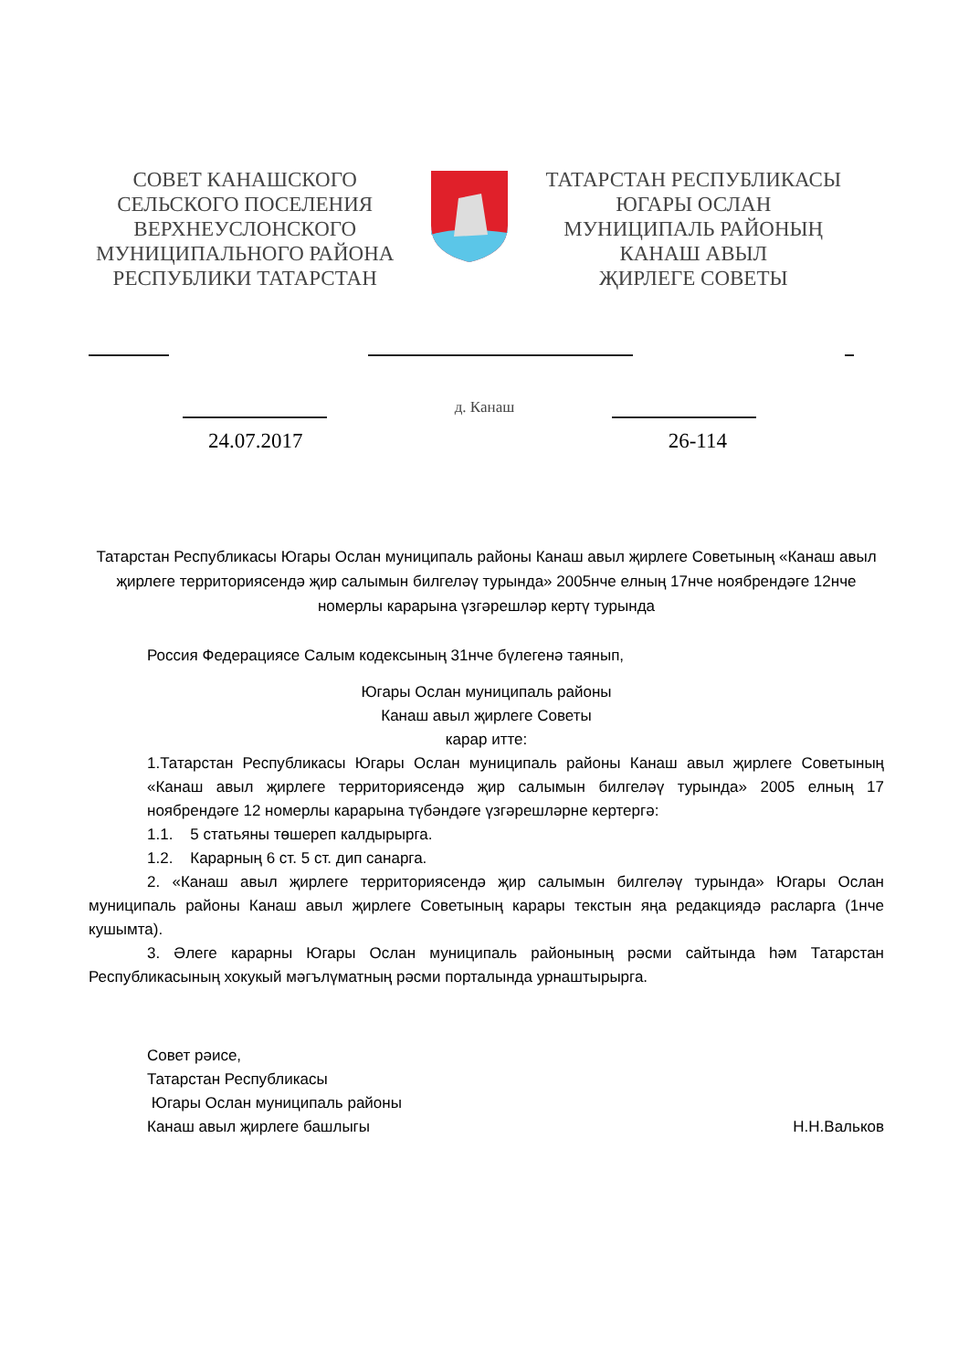СОВЕТ КАНАШСКОГО
СЕЛЬСКОГО ПОСЕЛЕНИЯ
ВЕРХНЕУСЛОНСКОГО
МУНИЦИПАЛЬНОГО РАЙОНА
РЕСПУБЛИКИ ТАТАРСТАН
ТАТАРСТАН РЕСПУБЛИКАСЫ
ЮГАРЫ ОСЛАН
МУНИЦИПАЛЬ РАЙОНЫҢ
КАНАШ АВЫЛ
ҖИРЛЕГЕ СОВЕТЫ
д. Канаш
24.07.2017 26-114
Татарстан Республикасы Югары Ослан муниципаль районы Канаш авыл җирлеге Советының «Канаш авыл җирлеге территориясендә җир салымын билгеләү турында» 2005нче елның 17нче ноябрендәге 12нче номерлы карарына үзгәрешләр кертү турында
Россия Федерациясе Салым кодексының 31нче бүлегенә таянып,
Югары Ослан муниципаль районы
Канаш авыл җирлеге Советы
карар итте:
1.Татарстан Республикасы Югары Ослан муниципаль районы Канаш авыл җирлеге Советының «Канаш авыл җирлеге территориясендә җир салымын билгеләү турында» 2005 елның 17 ноябрендәге 12 номерлы карарына түбәндәге үзгәрешләрне кертергә:
1.1. 5 статьяны төшереп калдырырга.
1.2. Карарның 6 ст. 5 ст. дип санарга.
2. «Канаш авыл җирлеге территориясендә җир салымын билгеләү турында» Югары Ослан муниципаль районы Канаш авыл җирлеге Советының карары текстын яңа редакциядә расларга (1нче кушымта).
3. Әлеге карарны Югары Ослан муниципаль районының рәсми сайтында һәм Татарстан Республикасының хокукый мәгълүматның рәсми порталында урнаштырырга.
Совет рәисе,
Татарстан Республикасы
Югары Ослан муниципаль районы
Канаш авыл җирлеге башлыгы Н.Н.Вальков